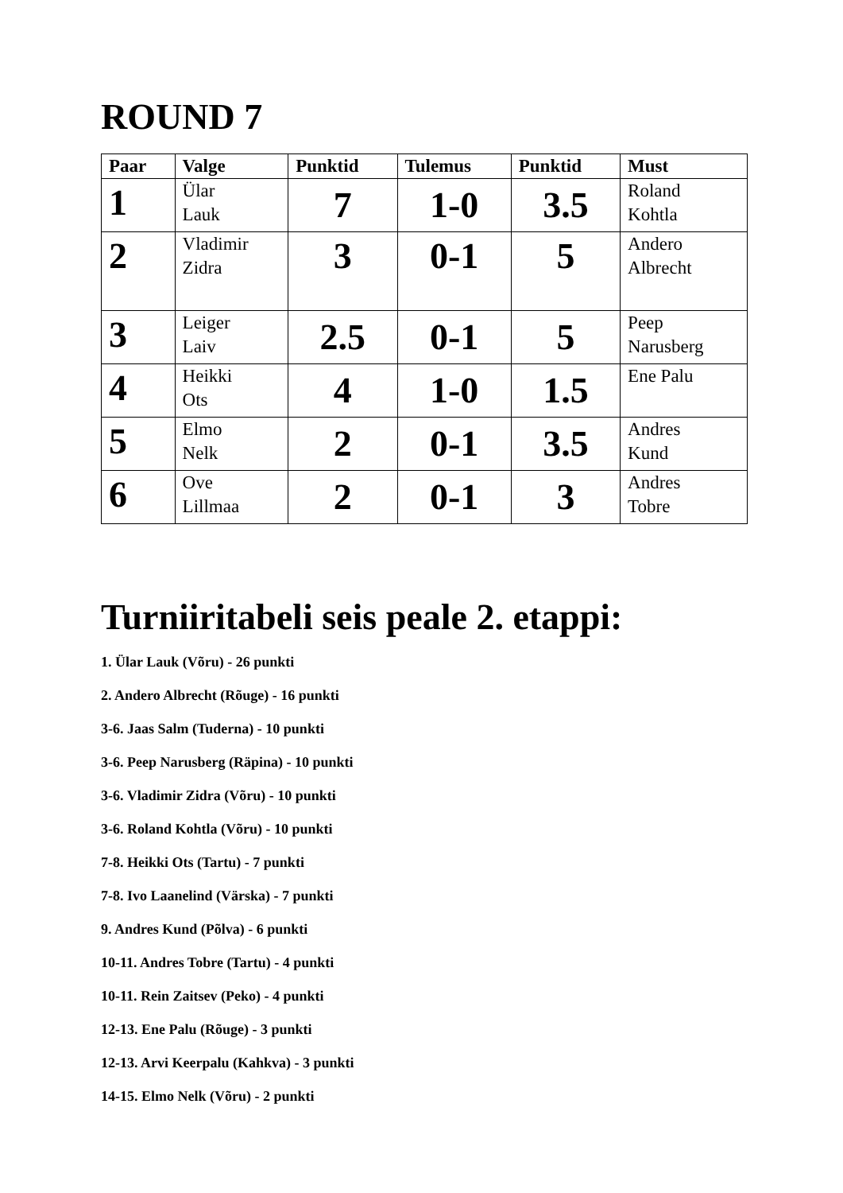ROUND 7
| Paar | Valge | Punktid | Tulemus | Punktid | Must |
| --- | --- | --- | --- | --- | --- |
| 1 | Ülar Lauk | 7 | 1-0 | 3.5 | Roland Kohtla |
| 2 | Vladimir Zidra | 3 | 0-1 | 5 | Andero Albrecht |
| 3 | Leiger Laiv | 2.5 | 0-1 | 5 | Peep Narusberg |
| 4 | Heikki Ots | 4 | 1-0 | 1.5 | Ene Palu |
| 5 | Elmo Nelk | 2 | 0-1 | 3.5 | Andres Kund |
| 6 | Ove Lillmaa | 2 | 0-1 | 3 | Andres Tobre |
Turniiritabeli seis peale 2. etappi:
1. Ülar Lauk (Võru) - 26 punkti
2. Andero Albrecht (Rõuge) - 16 punkti
3-6. Jaas Salm (Tuderna) - 10 punkti
3-6. Peep Narusberg (Räpina) - 10 punkti
3-6. Vladimir Zidra (Võru) - 10 punkti
3-6. Roland Kohtla (Võru) - 10 punkti
7-8. Heikki Ots (Tartu) - 7 punkti
7-8. Ivo Laanelind (Värska) - 7 punkti
9. Andres Kund (Põlva) - 6 punkti
10-11. Andres Tobre (Tartu) - 4 punkti
10-11. Rein Zaitsev (Peko) - 4 punkti
12-13. Ene Palu (Rõuge) - 3 punkti
12-13. Arvi Keerpalu (Kahkva) - 3 punkti
14-15. Elmo Nelk (Võru) - 2 punkti